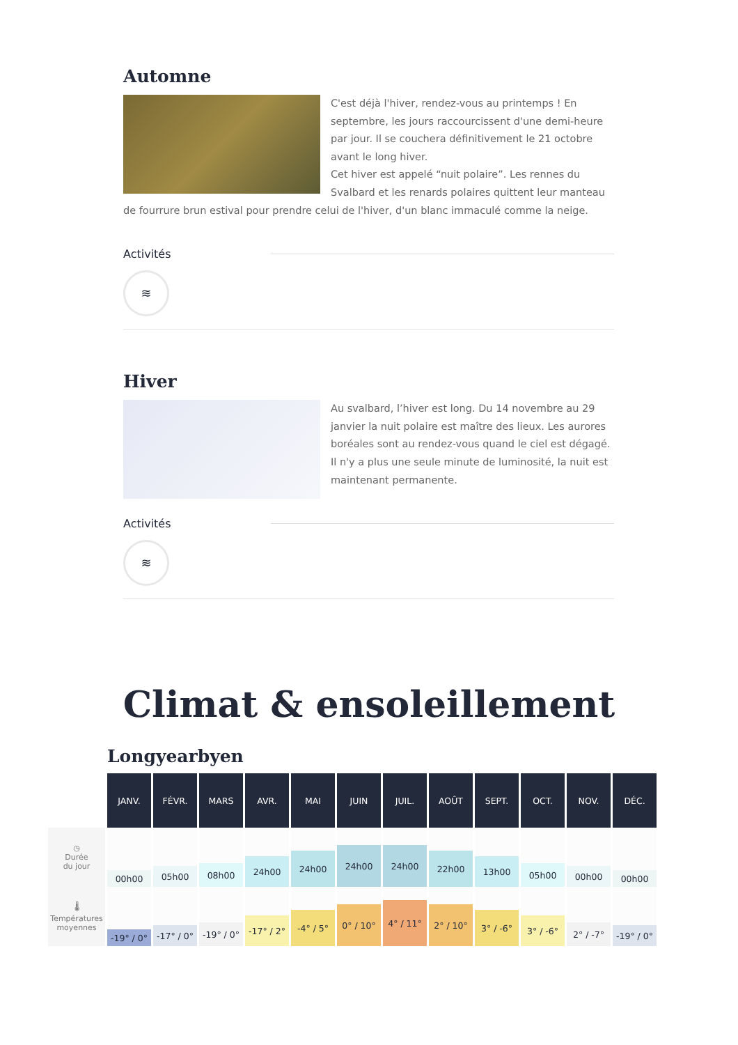Automne
C'est déjà l'hiver, rendez-vous au printemps ! En septembre, les jours raccourcissent d'une demi-heure par jour. Il se couchera définitivement le 21 octobre avant le long hiver.
Cet hiver est appelé “nuit polaire”. Les rennes du Svalbard et les renards polaires quittent leur manteau de fourrure brun estival pour prendre celui de l'hiver, d'un blanc immaculé comme la neige.
Activités
≋
Hiver
Au svalbard, l’hiver est long. Du 14 novembre au 29 janvier la nuit polaire est maître des lieux. Les aurores boréales sont au rendez-vous quand le ciel est dégagé.
Il n'y a plus une seule minute de luminosité, la nuit est maintenant permanente.
Activités
≋
Climat & ensoleillement
Longyearbyen
| | JANV. | FÉVR. | MARS | AVR. | MAI | JUIN | JUIL. | AOÛT | SEPT. | OCT. | NOV. | DÉC. |
| --- | --- | --- | --- | --- | --- | --- | --- | --- | --- | --- | --- | --- |
| ◷ Durée du jour | 00h00 | 05h00 | 08h00 | 24h00 | 24h00 | 24h00 | 24h00 | 22h00 | 13h00 | 05h00 | 00h00 | 00h00 |
| 🌡 Températures moyennes | -19° / 0° | -17° / 0° | -19° / 0° | -17° / 2° | -4° / 5° | 0° / 10° | 4° / 11° | 2° / 10° | 3° / -6° | 3° / -6° | 2° / -7° | -19° / 0° |